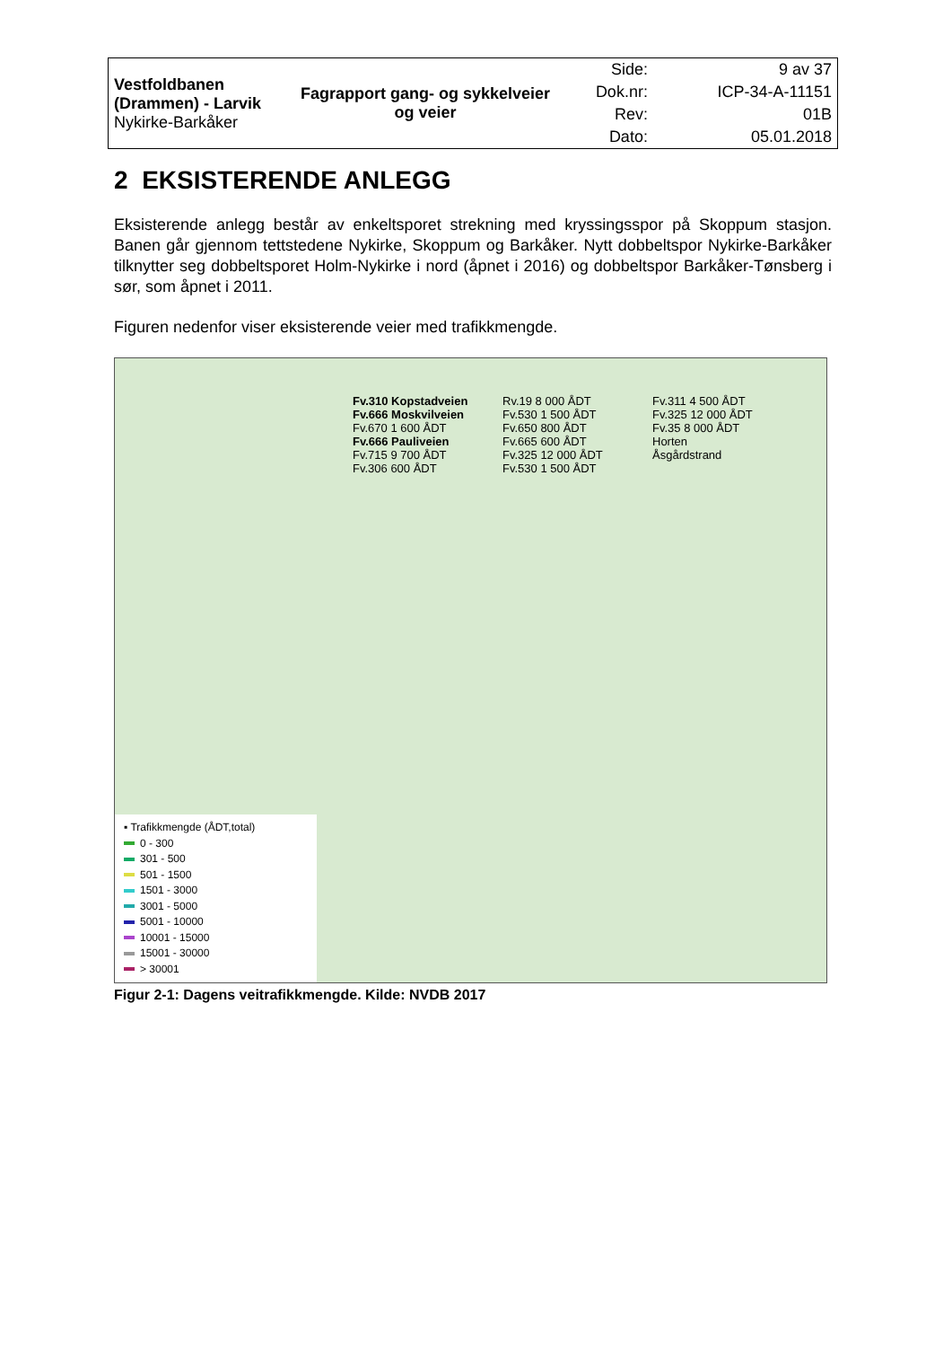| Vestfoldbanen (Drammen) - Larvik Nykirke-Barkåker | Fagrapport gang- og sykkelveier og veier | Side: | 9 av 37 |
| | | Dok.nr: | ICP-34-A-11151 |
| | | Rev: | 01B |
| | | Dato: | 05.01.2018 |
2 EKSISTERENDE ANLEGG
Eksisterende anlegg består av enkeltsporet strekning med kryssingsspor på Skoppum stasjon. Banen går gjennom tettstedene Nykirke, Skoppum og Barkåker. Nytt dobbeltspor Nykirke-Barkåker tilknytter seg dobbeltsporet Holm-Nykirke i nord (åpnet i 2016) og dobbeltspor Barkåker-Tønsberg i sør, som åpnet i 2011.
Figuren nedenfor viser eksisterende veier med trafikkmengde.
▪ Trafikkmengde (ÅDT,total)
0 - 300
301 - 500
501 - 1500
1501 - 3000
3001 - 5000
5001 - 10000
10001 - 15000
15001 - 30000
> 30001
Fv.310 Kopstadveien
Fv.666 Moskvilveien
Fv.670 1 600 ÅDT
Fv.666 Pauliveien
Fv.715 9 700 ÅDT
Fv.306 600 ÅDT
Rv.19 8 000 ÅDT
Fv.530 1 500 ÅDT
Fv.650 800 ÅDT
Fv.665 600 ÅDT
Fv.325 12 000 ÅDT
Fv.530 1 500 ÅDT
Fv.311 4 500 ÅDT
Fv.325 12 000 ÅDT
Fv.35 8 000 ÅDT
Horten
Åsgårdstrand
Figur 2-1: Dagens veitrafikkmengde. Kilde: NVDB 2017